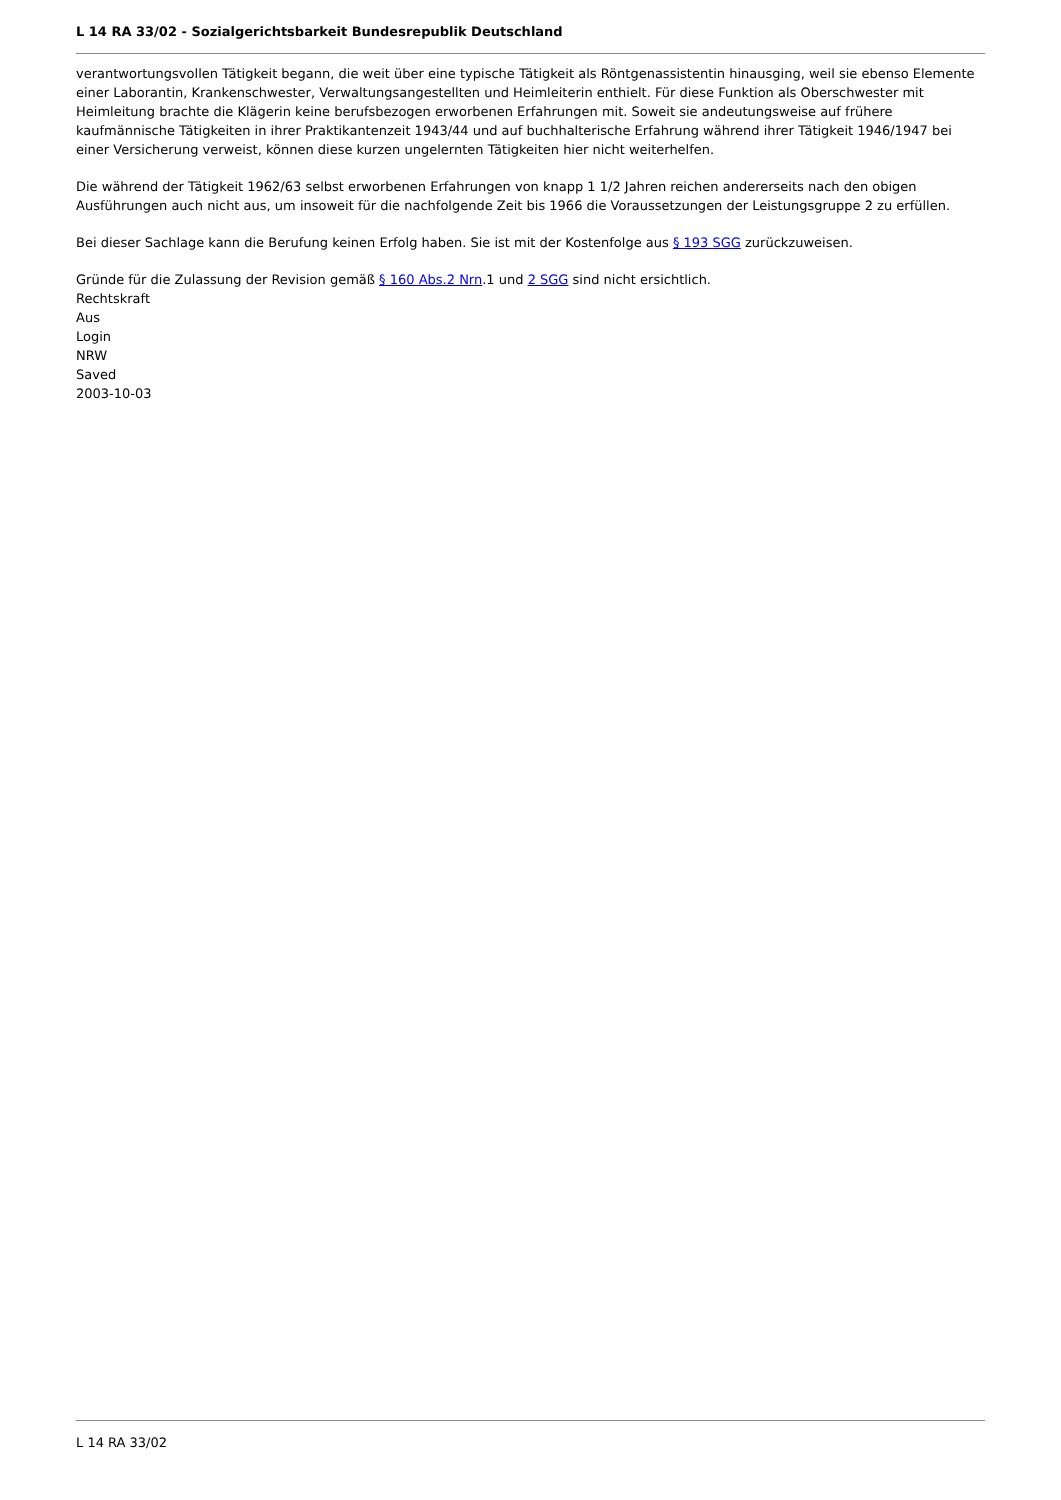L 14 RA 33/02 - Sozialgerichtsbarkeit Bundesrepublik Deutschland
verantwortungsvollen Tätigkeit begann, die weit über eine typische Tätigkeit als Röntgenassistentin hinausging, weil sie ebenso Elemente einer Laborantin, Krankenschwester, Verwaltungsangestellten und Heimleiterin enthielt. Für diese Funktion als Oberschwester mit Heimleitung brachte die Klägerin keine berufsbezogen erworbenen Erfahrungen mit. Soweit sie andeutungsweise auf frühere kaufmännische Tätigkeiten in ihrer Praktikantenzeit 1943/44 und auf buchhalterische Erfahrung während ihrer Tätigkeit 1946/1947 bei einer Versicherung verweist, können diese kurzen ungelernten Tätigkeiten hier nicht weiterhelfen.
Die während der Tätigkeit 1962/63 selbst erworbenen Erfahrungen von knapp 1 1/2 Jahren reichen andererseits nach den obigen Ausführungen auch nicht aus, um insoweit für die nachfolgende Zeit bis 1966 die Voraussetzungen der Leistungsgruppe 2 zu erfüllen.
Bei dieser Sachlage kann die Berufung keinen Erfolg haben. Sie ist mit der Kostenfolge aus § 193 SGG zurückzuweisen.
Gründe für die Zulassung der Revision gemäß § 160 Abs.2 Nrn.1 und 2 SGG sind nicht ersichtlich.
Rechtskraft
Aus
Login
NRW
Saved
2003-10-03
L 14 RA 33/02